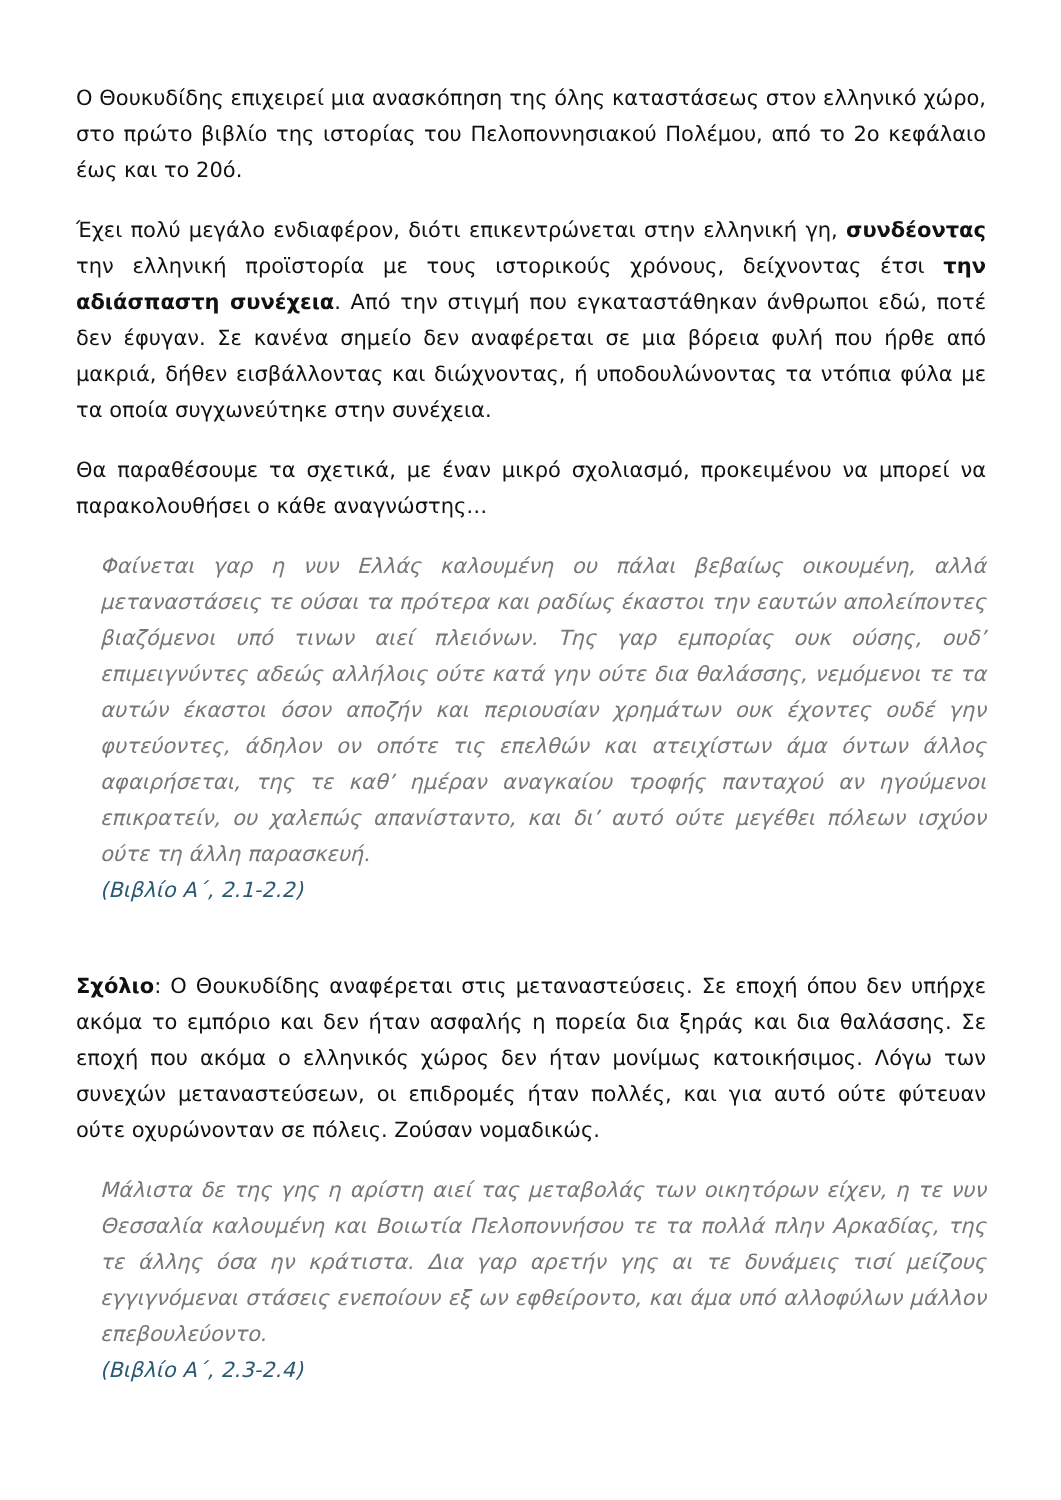Ο Θουκυδίδης επιχειρεί μια ανασκόπηση της όλης καταστάσεως στον ελληνικό χώρο, στο πρώτο βιβλίο της ιστορίας του Πελοποννησιακού Πολέμου, από το 2ο κεφάλαιο έως και το 20ό.
Έχει πολύ μεγάλο ενδιαφέρον, διότι επικεντρώνεται στην ελληνική γη, συνδέοντας την ελληνική προϊστορία με τους ιστορικούς χρόνους, δείχνοντας έτσι την αδιάσπαστη συνέχεια. Από την στιγμή που εγκαταστάθηκαν άνθρωποι εδώ, ποτέ δεν έφυγαν. Σε κανένα σημείο δεν αναφέρεται σε μια βόρεια φυλή που ήρθε από μακριά, δήθεν εισβάλλοντας και διώχνοντας, ή υποδουλώνοντας τα ντόπια φύλα με τα οποία συγχωνεύτηκε στην συνέχεια.
Θα παραθέσουμε τα σχετικά, με έναν μικρό σχολιασμό, προκειμένου να μπορεί να παρακολουθήσει ο κάθε αναγνώστης…
Φαίνεται γαρ η νυν Ελλάς καλουμένη ου πάλαι βεβαίως οικουμένη, αλλά μεταναστάσεις τε ούσαι τα πρότερα και ραδίως έκαστοι την εαυτών απολείποντες βιαζόμενοι υπό τινων αιεί πλειόνων. Της γαρ εμπορίας ουκ ούσης, ουδ’ επιμειγνύντες αδεώς αλλήλοις ούτε κατά γην ούτε δια θαλάσσης, νεμόμενοι τε τα αυτών έκαστοι όσον αποζήν και περιουσίαν χρημάτων ουκ έχοντες ουδέ γην φυτεύοντες, άδηλον ον οπότε τις επελθών και ατειχίστων άμα όντων άλλος αφαιρήσεται, της τε καθ’ ημέραν αναγκαίου τροφής πανταχού αν ηγούμενοι επικρατείν, ου χαλεπώς απανίσταντο, και δι’ αυτό ούτε μεγέθει πόλεων ισχύον ούτε τη άλλη παρασκευή.
(Βιβλίο Α΄, 2.1-2.2)
Σχόλιο: Ο Θουκυδίδης αναφέρεται στις μεταναστεύσεις. Σε εποχή όπου δεν υπήρχε ακόμα το εμπόριο και δεν ήταν ασφαλής η πορεία δια ξηράς και δια θαλάσσης. Σε εποχή που ακόμα ο ελληνικός χώρος δεν ήταν μονίμως κατοικήσιμος. Λόγω των συνεχών μεταναστεύσεων, οι επιδρομές ήταν πολλές, και για αυτό ούτε φύτευαν ούτε οχυρώνονταν σε πόλεις. Ζούσαν νομαδικώς.
Μάλιστα δε της γης η αρίστη αιεί τας μεταβολάς των οικητόρων είχεν, η τε νυν Θεσσαλία καλουμένη και Βοιωτία Πελοποννήσου τε τα πολλά πλην Αρκαδίας, της τε άλλης όσα ην κράτιστα. Δια γαρ αρετήν γης αι τε δυνάμεις τισί μείζους εγγιγνόμεναι στάσεις ενεποίουν εξ ων εφθείροντο, και άμα υπό αλλοφύλων μάλλον επεβουλεύοντο.
(Βιβλίο Α΄, 2.3-2.4)